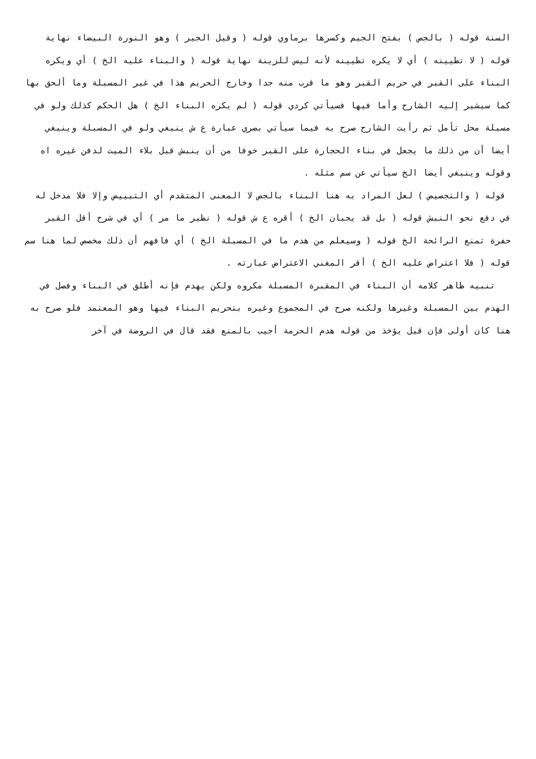السنة قوله ( بالجص ) بفتح الجيم وكسرها برماوي قوله ( وقيل الجير ) وهو النورة البيضاء نهاية قوله ( لا تطيينه ) أي لا يكره تطيينه لأنه ليس للزينة نهاية قوله ( والبناء عليه الخ ) أي ويكره البناء على القبر في حريم القبر وهو ما قرب منه جدا وخارج الحريم هذا في غير المسبلة وما ألحق بها كما سيشير إليه الشارح وأما فيها فسيأتي كردي قوله ( لم يكره البناء الخ ) هل الحكم كذلك ولو في مسبلة محل تأمل ثم رأيت الشارح صرح به فيما سيأتي بصري عبارة ع ش ينبغي ولو في المسبلة وينبغي أيضا أن من ذلك ما يجعل في بناء الحجارة على القبر خوفا من أن ينبش قبل بلاء الميت لدفن غيره اه وقوله وينبغي أيضا الخ سيأتي عن سم مثله .
قوله ( والتجصيص ) لعل المراد به هنا البناء بالجص لا المعنى المتقدم أي التبييض وإلا فلا مدخل له في دفع نحو النبش قوله ( بل قد يجبان الخ ) أقره ع ش قوله ( نظير ما مر ) أي في شرح أقل القبر حفرة تمنع الرائحة الخ قوله ( وسيعلم من هدم ما في المسبلة الخ ) أي فافهم أن ذلك مخصص لما هنا سم قوله ( فلا اعتراض عليه الخ ) أقر المغني الاعتراض عبارته .
تنبيه ظاهر كلامه أن البناء في المقبرة المسبلة مكروه ولكن يهدم فإنه أطلق في البناء وفصل في الهدم بين المسبلة وغيرها ولكنه صرح في المجموع وغيره بتحريم البناء فيها وهو المعتمد فلو صرح به هنا كان أولى فإن قيل يؤخذ من قوله هدم الحرمة أجيب بالمنع فقد قال في الروضة في آخر